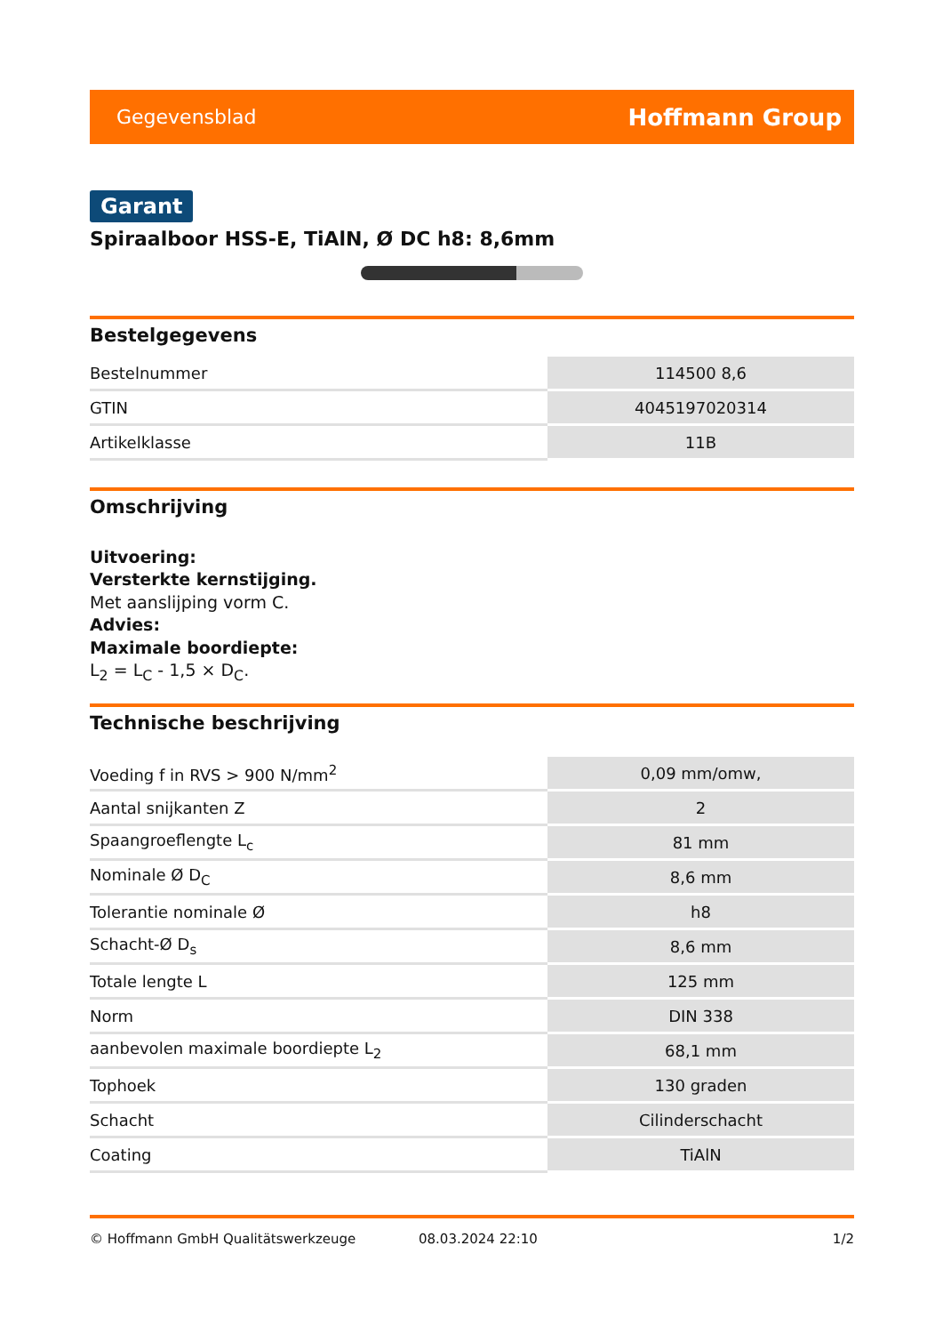Gegevensblad Hoffmann Group
Garant
Spiraalboor HSS-E, TiAlN, Ø DC h8: 8,6mm
Bestelgegevens
| Bestelnummer | 114500 8,6 |
| GTIN | 4045197020314 |
| Artikelklasse | 11B |
Omschrijving
Uitvoering:
Versterkte kernstijging.
Met aanslijping vorm C.
Advies:
Maximale boordiepte:
L<sub>2</sub> = L<sub>C</sub> - 1,5 × D<sub>C</sub>.
Technische beschrijving
| Voeding f in RVS > 900 N/mm<sup>2</sup> | 0,09 mm/omw, |
| Aantal snijkanten Z | 2 |
| Spaangroeflengte L<sub>c</sub> | 81 mm |
| Nominale Ø D<sub>C</sub> | 8,6 mm |
| Tolerantie nominale Ø | h8 |
| Schacht-Ø D<sub>s</sub> | 8,6 mm |
| Totale lengte L | 125 mm |
| Norm | DIN 338 |
| aanbevolen maximale boordiepte L<sub>2</sub> | 68,1 mm |
| Tophoek | 130 graden |
| Schacht | Cilinderschacht |
| Coating | TiAlN |
© Hoffmann GmbH Qualitätswerkzeuge 08.03.2024 22:10 1/2